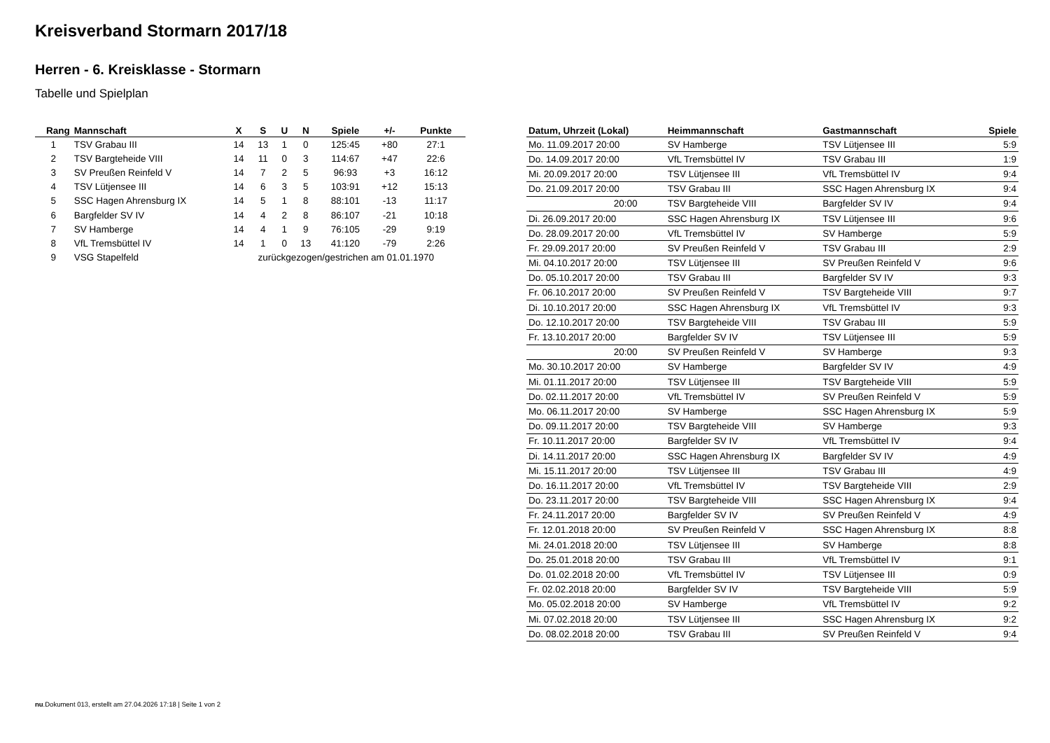Kreisverband Stormarn 2017/18
Herren - 6. Kreisklasse - Stormarn
Tabelle und Spielplan
| Rang | Mannschaft | X | S | U | N | Spiele | +/- | Punkte |
| --- | --- | --- | --- | --- | --- | --- | --- | --- |
| 1 | TSV Grabau III | 14 | 13 | 1 | 0 | 125:45 | +80 | 27:1 |
| 2 | TSV Bargteheide VIII | 14 | 11 | 0 | 3 | 114:67 | +47 | 22:6 |
| 3 | SV Preußen Reinfeld V | 14 | 7 | 2 | 5 | 96:93 | +3 | 16:12 |
| 4 | TSV Lütjensee III | 14 | 6 | 3 | 5 | 103:91 | +12 | 15:13 |
| 5 | SSC Hagen Ahrensburg IX | 14 | 5 | 1 | 8 | 88:101 | -13 | 11:17 |
| 6 | Bargfelder SV IV | 14 | 4 | 2 | 8 | 86:107 | -21 | 10:18 |
| 7 | SV Hamberge | 14 | 4 | 1 | 9 | 76:105 | -29 | 9:19 |
| 8 | VfL Tremsbüttel IV | 14 | 1 | 0 | 13 | 41:120 | -79 | 2:26 |
| 9 | VSG Stapelfeld | zurückgezogen/gestrichen am 01.01.1970 | | | | | | |
| Datum, Uhrzeit (Lokal) | Heimmannschaft | Gastmannschaft | Spiele |
| --- | --- | --- | --- |
| Mo. 11.09.2017 20:00 | SV Hamberge | TSV Lütjensee III | 5:9 |
| Do. 14.09.2017 20:00 | VfL Tremsbüttel IV | TSV Grabau III | 1:9 |
| Mi. 20.09.2017 20:00 | TSV Lütjensee III | VfL Tremsbüttel IV | 9:4 |
| Do. 21.09.2017 20:00 | TSV Grabau III | SSC Hagen Ahrensburg IX | 9:4 |
| 20:00 | TSV Bargteheide VIII | Bargfelder SV IV | 9:4 |
| Di. 26.09.2017 20:00 | SSC Hagen Ahrensburg IX | TSV Lütjensee III | 9:6 |
| Do. 28.09.2017 20:00 | VfL Tremsbüttel IV | SV Hamberge | 5:9 |
| Fr. 29.09.2017 20:00 | SV Preußen Reinfeld V | TSV Grabau III | 2:9 |
| Mi. 04.10.2017 20:00 | TSV Lütjensee III | SV Preußen Reinfeld V | 9:6 |
| Do. 05.10.2017 20:00 | TSV Grabau III | Bargfelder SV IV | 9:3 |
| Fr. 06.10.2017 20:00 | SV Preußen Reinfeld V | TSV Bargteheide VIII | 9:7 |
| Di. 10.10.2017 20:00 | SSC Hagen Ahrensburg IX | VfL Tremsbüttel IV | 9:3 |
| Do. 12.10.2017 20:00 | TSV Bargteheide VIII | TSV Grabau III | 5:9 |
| Fr. 13.10.2017 20:00 | Bargfelder SV IV | TSV Lütjensee III | 5:9 |
| 20:00 | SV Preußen Reinfeld V | SV Hamberge | 9:3 |
| Mo. 30.10.2017 20:00 | SV Hamberge | Bargfelder SV IV | 4:9 |
| Mi. 01.11.2017 20:00 | TSV Lütjensee III | TSV Bargteheide VIII | 5:9 |
| Do. 02.11.2017 20:00 | VfL Tremsbüttel IV | SV Preußen Reinfeld V | 5:9 |
| Mo. 06.11.2017 20:00 | SV Hamberge | SSC Hagen Ahrensburg IX | 5:9 |
| Do. 09.11.2017 20:00 | TSV Bargteheide VIII | SV Hamberge | 9:3 |
| Fr. 10.11.2017 20:00 | Bargfelder SV IV | VfL Tremsbüttel IV | 9:4 |
| Di. 14.11.2017 20:00 | SSC Hagen Ahrensburg IX | Bargfelder SV IV | 4:9 |
| Mi. 15.11.2017 20:00 | TSV Lütjensee III | TSV Grabau III | 4:9 |
| Do. 16.11.2017 20:00 | VfL Tremsbüttel IV | TSV Bargteheide VIII | 2:9 |
| Do. 23.11.2017 20:00 | TSV Bargteheide VIII | SSC Hagen Ahrensburg IX | 9:4 |
| Fr. 24.11.2017 20:00 | Bargfelder SV IV | SV Preußen Reinfeld V | 4:9 |
| Fr. 12.01.2018 20:00 | SV Preußen Reinfeld V | SSC Hagen Ahrensburg IX | 8:8 |
| Mi. 24.01.2018 20:00 | TSV Lütjensee III | SV Hamberge | 8:8 |
| Do. 25.01.2018 20:00 | TSV Grabau III | VfL Tremsbüttel IV | 9:1 |
| Do. 01.02.2018 20:00 | VfL Tremsbüttel IV | TSV Lütjensee III | 0:9 |
| Fr. 02.02.2018 20:00 | Bargfelder SV IV | TSV Bargteheide VIII | 5:9 |
| Mo. 05.02.2018 20:00 | SV Hamberge | VfL Tremsbüttel IV | 9:2 |
| Mi. 07.02.2018 20:00 | TSV Lütjensee III | SSC Hagen Ahrensburg IX | 9:2 |
| Do. 08.02.2018 20:00 | TSV Grabau III | SV Preußen Reinfeld V | 9:4 |
nu.Dokument 013, erstellt am 27.04.2026 17:18 | Seite 1 von 2